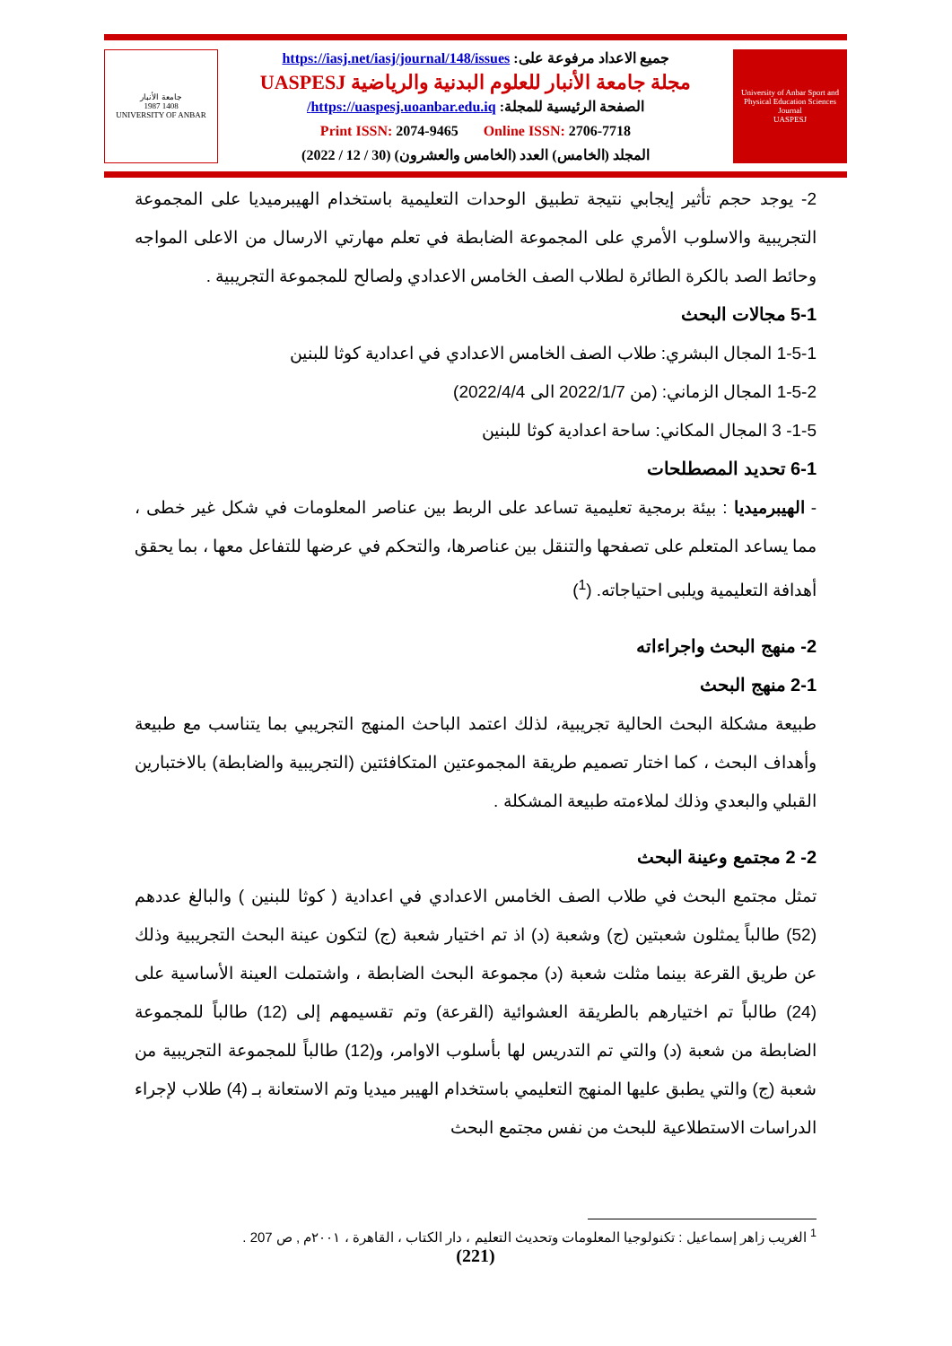جامعة الأنبار
1987 1408
UNIVERSITY OF ANBAR
جميع الاعداد مرفوعة على: https://iasj.net/iasj/journal/148/issues
مجلة جامعة الأنبار للعلوم البدنية والرياضية UASPESJ
الصفحة الرئيسية للمجلة: https://uaspesj.uoanbar.edu.iq/
Print ISSN: 2074-9465 Online ISSN: 2706-7718
المجلد (الخامس) العدد (الخامس والعشرون) (30 / 12 / 2022)
University of Anbar Sport and Physical Education Sciences Journal
UASPESJ
2- يوجد حجم تأثير إيجابي نتيجة تطبيق الوحدات التعليمية باستخدام الهيبرميديا على المجموعة التجريبية والاسلوب الأمري على المجموعة الضابطة في تعلم مهارتي الارسال من الاعلى المواجه وحائط الصد بالكرة الطائرة لطلاب الصف الخامس الاعدادي ولصالح للمجموعة التجريبية .
5-1 مجالات البحث
1-5-1 المجال البشري: طلاب الصف الخامس الاعدادي في اعدادية كوثا للبنين
1-5-2 المجال الزماني: (من 2022/1/7 الى 2022/4/4)
1-5- 3 المجال المكاني: ساحة اعدادية كوثا للبنين
6-1 تحديد المصطلحات
- الهيبرميديا : بيئة برمجية تعليمية تساعد على الربط بين عناصر المعلومات في شكل غير خطى ، مما يساعد المتعلم على تصفحها والتنقل بين عناصرها، والتحكم في عرضها للتفاعل معها ، بما يحقق أهدافة التعليمية ويلبى احتياجاته. (<sup>1</sup>)
2- منهج البحث واجراءاته
2-1 منهج البحث
طبيعة مشكلة البحث الحالية تجريبية، لذلك اعتمد الباحث المنهج التجريبي بما يتناسب مع طبيعة وأهداف البحث ، كما اختار تصميم طريقة المجموعتين المتكافئتين (التجريبية والضابطة) بالاختبارين القبلي والبعدي وذلك لملاءمته طبيعة المشكلة .
2- 2 مجتمع وعينة البحث
تمثل مجتمع البحث في طلاب الصف الخامس الاعدادي في اعدادية ( كوثا للبنين ) والبالغ عددهم (52) طالباً يمثلون شعبتين (ج) وشعبة (د) اذ تم اختيار شعبة (ج) لتكون عينة البحث التجريبية وذلك عن طريق القرعة بينما مثلت شعبة (د) مجموعة البحث الضابطة ، واشتملت العينة الأساسية على (24) طالباً تم اختيارهم بالطريقة العشوائية (القرعة) وتم تقسيمهم إلى (12) طالباً للمجموعة الضابطة من شعبة (د) والتي تم التدريس لها بأسلوب الاوامر، و(12) طالباً للمجموعة التجريبية من شعبة (ج) والتي يطبق عليها المنهج التعليمي باستخدام الهيبر ميديا وتم الاستعانة بـ (4) طلاب لإجراء الدراسات الاستطلاعية للبحث من نفس مجتمع البحث
<sup>1</sup> الغريب زاهر إسماعيل : تكنولوجيا المعلومات وتحديث التعليم ، دار الكتاب ، القاهرة ، ٢٠٠١م , ص 207 .
(221)